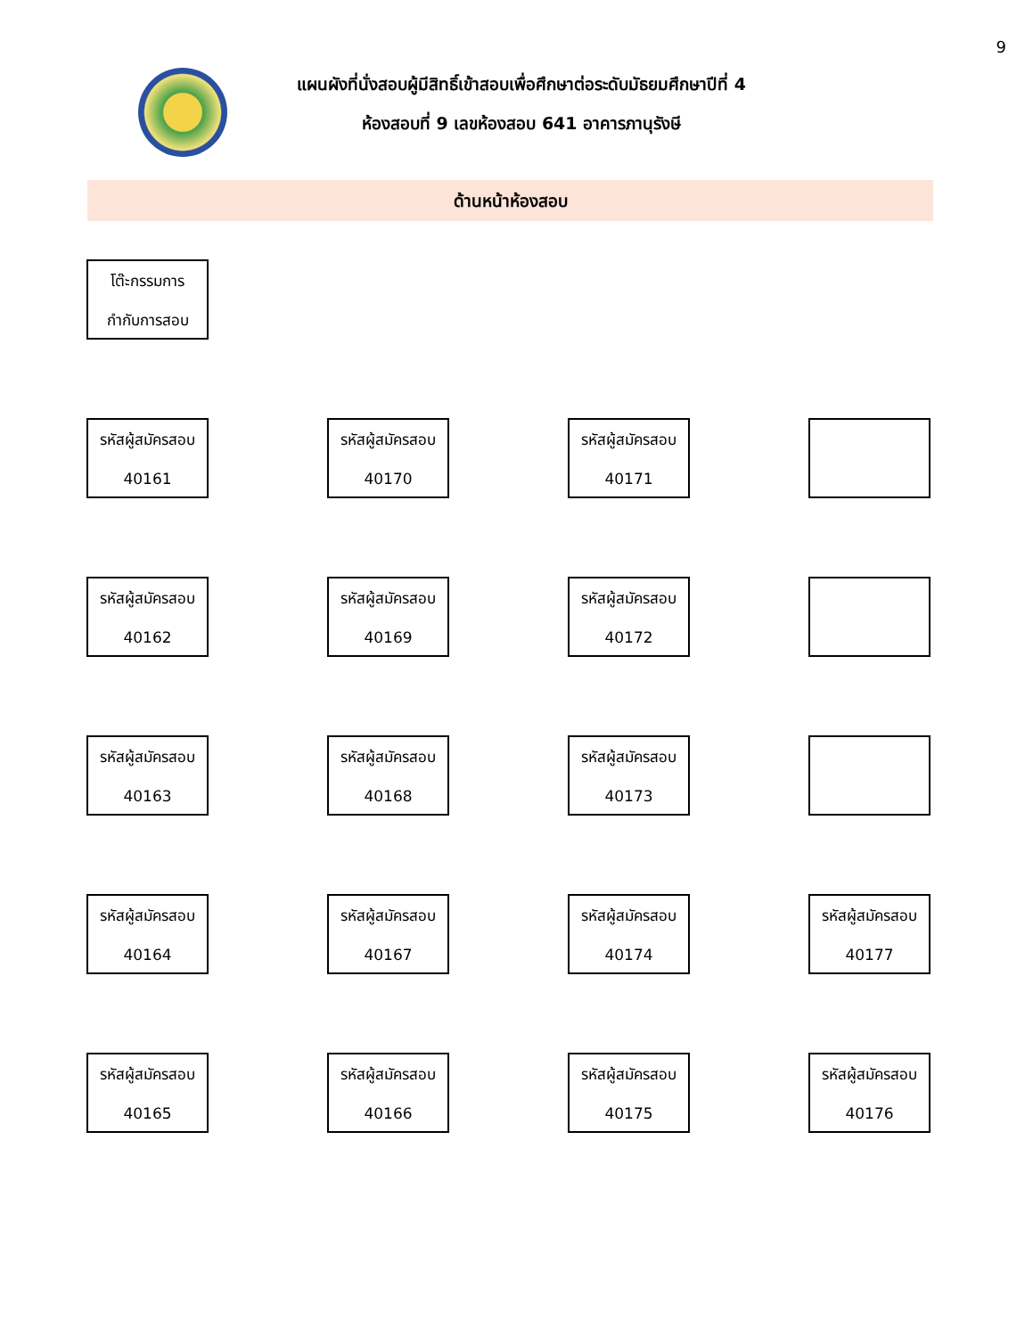9
แผนผังที่นั่งสอบผู้มีสิทธิ์เข้าสอบเพื่อศึกษาต่อระดับมัธยมศึกษาปีที่ 4
ห้องสอบที่ 9 เลขห้องสอบ 641 อาคารภานุรังษี
ด้านหน้าห้องสอบ
โต๊ะกรรมการ
กำกับการสอบ
รหัสผู้สมัครสอบ
40161
รหัสผู้สมัครสอบ
40170
รหัสผู้สมัครสอบ
40171
รหัสผู้สมัครสอบ
40162
รหัสผู้สมัครสอบ
40169
รหัสผู้สมัครสอบ
40172
รหัสผู้สมัครสอบ
40163
รหัสผู้สมัครสอบ
40168
รหัสผู้สมัครสอบ
40173
รหัสผู้สมัครสอบ
40164
รหัสผู้สมัครสอบ
40167
รหัสผู้สมัครสอบ
40174
รหัสผู้สมัครสอบ
40177
รหัสผู้สมัครสอบ
40165
รหัสผู้สมัครสอบ
40166
รหัสผู้สมัครสอบ
40175
รหัสผู้สมัครสอบ
40176